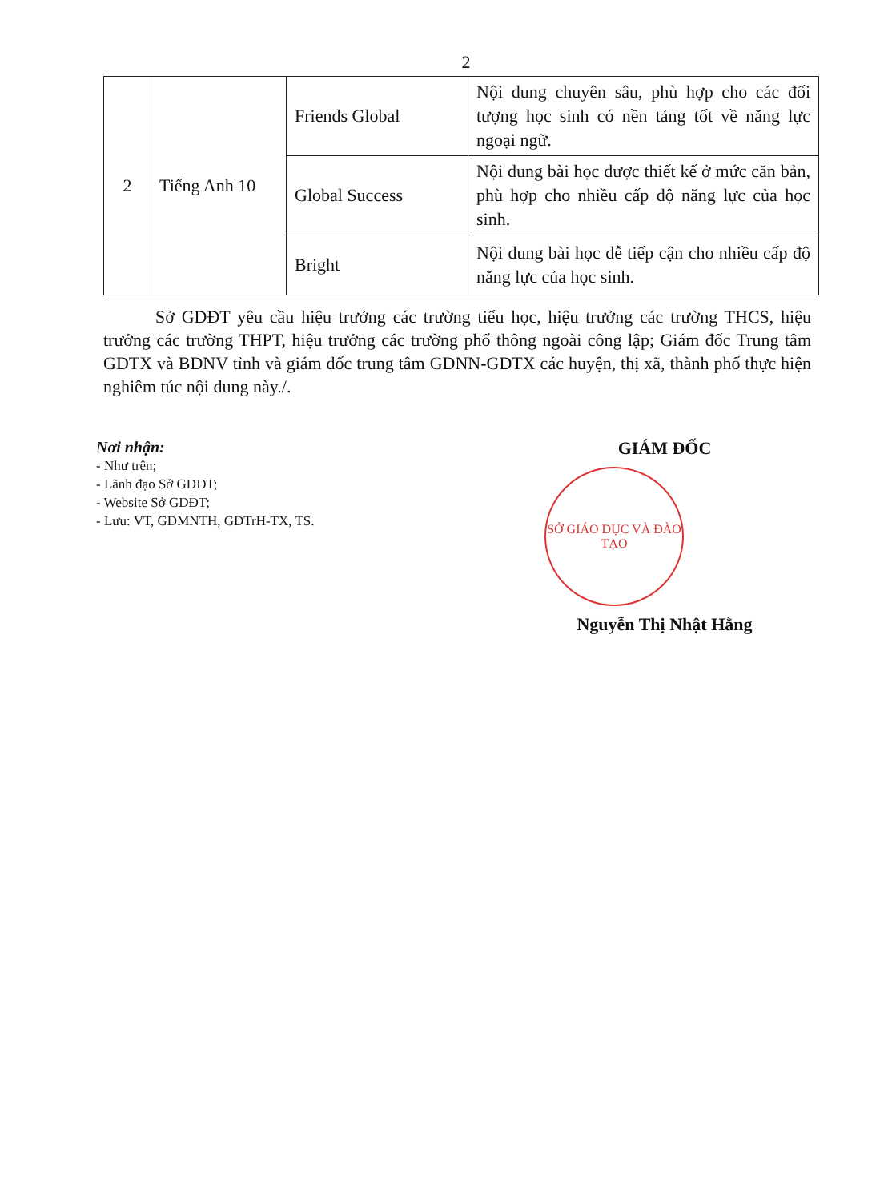2
| 2 | Tiếng Anh 10 | Friends Global | Nội dung chuyên sâu, phù hợp cho các đối tượng học sinh có nền tảng tốt về năng lực ngoại ngữ. |
| | | Global Success | Nội dung bài học được thiết kế ở mức căn bản, phù hợp cho nhiều cấp độ năng lực của học sinh. |
| | | Bright | Nội dung bài học dễ tiếp cận cho nhiều cấp độ năng lực của học sinh. |
Sở GDĐT yêu cầu hiệu trưởng các trường tiểu học, hiệu trưởng các trường THCS, hiệu trưởng các trường THPT, hiệu trưởng các trường phổ thông ngoài công lập; Giám đốc Trung tâm GDTX và BDNV tỉnh và giám đốc trung tâm GDNN-GDTX các huyện, thị xã, thành phố thực hiện nghiêm túc nội dung này./.
Nơi nhận:
- Như trên;
- Lãnh đạo Sở GDĐT;
- Website Sở GDĐT;
- Lưu: VT, GDMNTH, GDTrH-TX, TS.
GIÁM ĐỐC
SỞ GIÁO DỤC VÀ ĐÀO TẠO
Nguyễn Thị Nhật Hằng